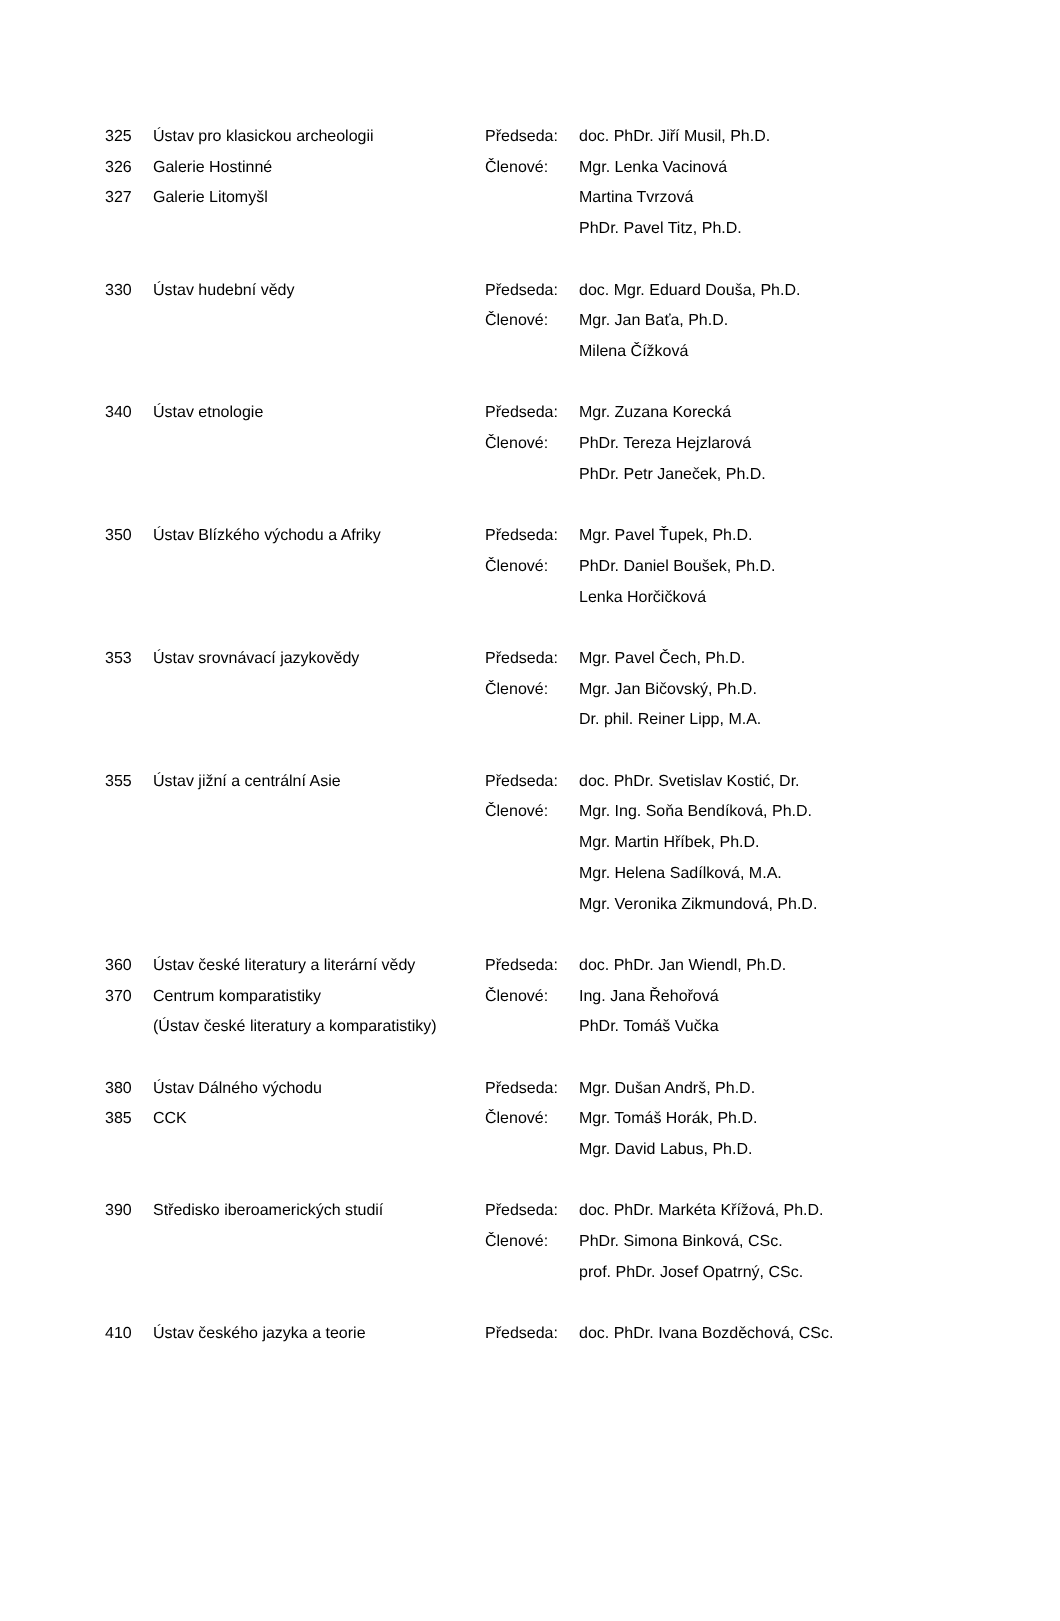| 325 | Ústav pro klasickou archeologii | Předseda: | doc. PhDr. Jiří Musil, Ph.D. |
| 326 | Galerie Hostinné | Členové: | Mgr. Lenka Vacinová |
| 327 | Galerie Litomyšl | | Martina Tvrzová |
| | | | PhDr. Pavel Titz, Ph.D. |
| 330 | Ústav hudební vědy | Předseda: | doc. Mgr. Eduard Douša, Ph.D. |
| | | Členové: | Mgr. Jan Baťa, Ph.D. |
| | | | Milena Čížková |
| 340 | Ústav etnologie | Předseda: | Mgr. Zuzana Korecká |
| | | Členové: | PhDr. Tereza Hejzlarová |
| | | | PhDr. Petr Janeček, Ph.D. |
| 350 | Ústav Blízkého východu a Afriky | Předseda: | Mgr. Pavel Ťupek, Ph.D. |
| | | Členové: | PhDr. Daniel Boušek, Ph.D. |
| | | | Lenka Horčičková |
| 353 | Ústav srovnávací jazykovědy | Předseda: | Mgr. Pavel Čech, Ph.D. |
| | | Členové: | Mgr. Jan Bičovský, Ph.D. |
| | | | Dr. phil. Reiner Lipp, M.A. |
| 355 | Ústav jižní a centrální Asie | Předseda: | doc. PhDr. Svetislav Kostić, Dr. |
| | | Členové: | Mgr. Ing. Soňa Bendíková, Ph.D. |
| | | | Mgr. Martin Hříbek, Ph.D. |
| | | | Mgr. Helena Sadílková, M.A. |
| | | | Mgr. Veronika Zikmundová, Ph.D. |
| 360 | Ústav české literatury a literární vědy | Předseda: | doc. PhDr. Jan Wiendl, Ph.D. |
| 370 | Centrum komparatistiky | Členové: | Ing. Jana Řehořová |
| | (Ústav české literatury a komparatistiky) | | PhDr. Tomáš Vučka |
| 380 | Ústav Dálného východu | Předseda: | Mgr. Dušan Andrš, Ph.D. |
| 385 | CCK | Členové: | Mgr. Tomáš Horák, Ph.D. |
| | | | Mgr. David Labus, Ph.D. |
| 390 | Středisko iberoamerických studií | Předseda: | doc. PhDr. Markéta Křížová, Ph.D. |
| | | Členové: | PhDr. Simona Binková, CSc. |
| | | | prof. PhDr. Josef Opatrný, CSc. |
| 410 | Ústav českého jazyka a teorie | Předseda: | doc. PhDr. Ivana Bozděchová, CSc. |